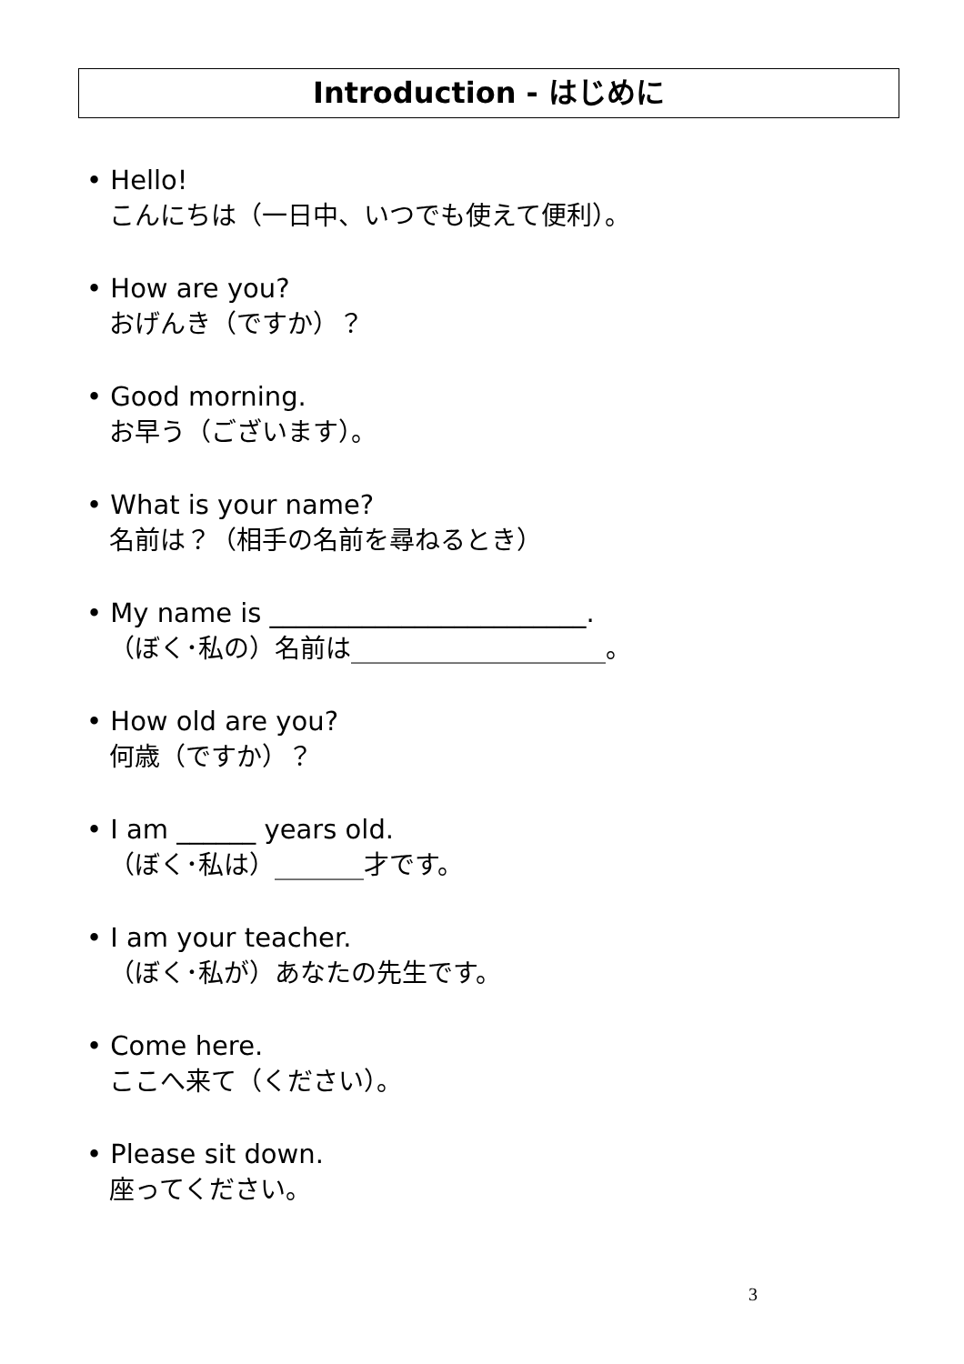Introduction - はじめに
• Hello!
こんにちは（一日中、いつでも使えて便利）。
• How are you?
おげんき（ですか）？
• Good morning.
お早う（ございます）。
• What is your name?
名前は？（相手の名前を尋ねるとき）
• My name is ________________________.
（ぼく･私の）名前は____________________。
• How old are you?
何歳（ですか）？
• I am ______ years old.
（ぼく･私は）_______才です。
• I am your teacher.
（ぼく･私が）あなたの先生です。
• Come here.
ここへ来て（ください）。
• Please sit down.
座ってください。
3